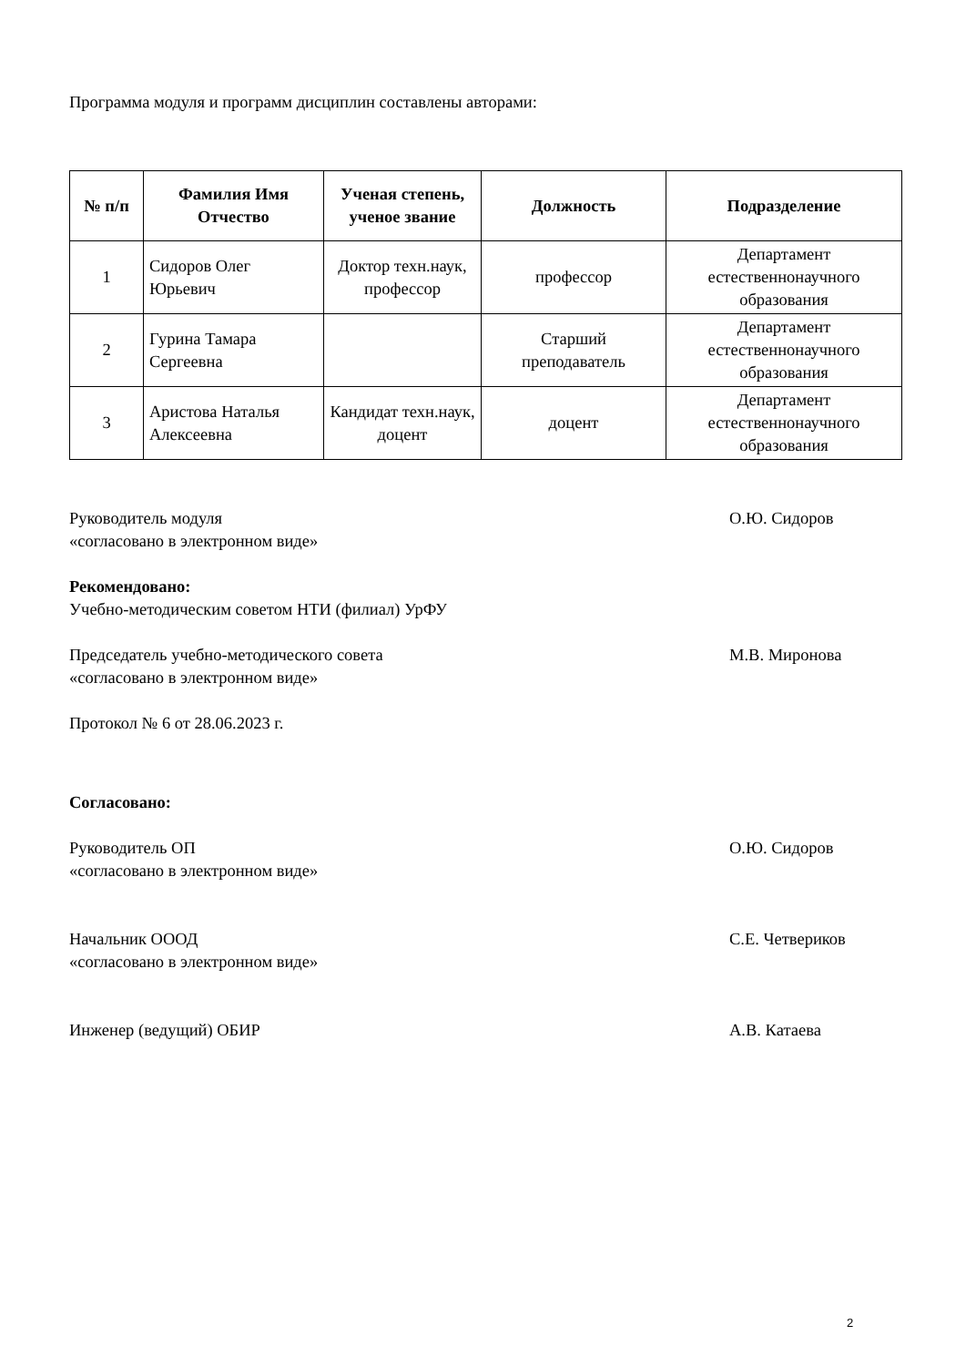Программа модуля и программ дисциплин составлены авторами:
| № п/п | Фамилия Имя Отчество | Ученая степень, ученое звание | Должность | Подразделение |
| --- | --- | --- | --- | --- |
| 1 | Сидоров Олег Юрьевич | Доктор техн.наук, профессор | профессор | Департамент естественнонаучного образования |
| 2 | Гурина Тамара Сергеевна | | Старший преподаватель | Департамент естественнонаучного образования |
| 3 | Аристова Наталья Алексеевна | Кандидат техн.наук, доцент | доцент | Департамент естественнонаучного образования |
Руководитель модуля О.Ю. Сидоров
«согласовано в электронном виде»
Рекомендовано:
Учебно-методическим советом НТИ (филиал) УрФУ
Председатель учебно-методического совета М.В. Миронова
«согласовано в электронном виде»
Протокол № 6 от 28.06.2023 г.
Согласовано:
Руководитель ОП О.Ю. Сидоров
«согласовано в электронном виде»
Начальник ОООД С.Е. Четвериков
«согласовано в электронном виде»
Инженер (ведущий) ОБИР А.В. Катаева
2